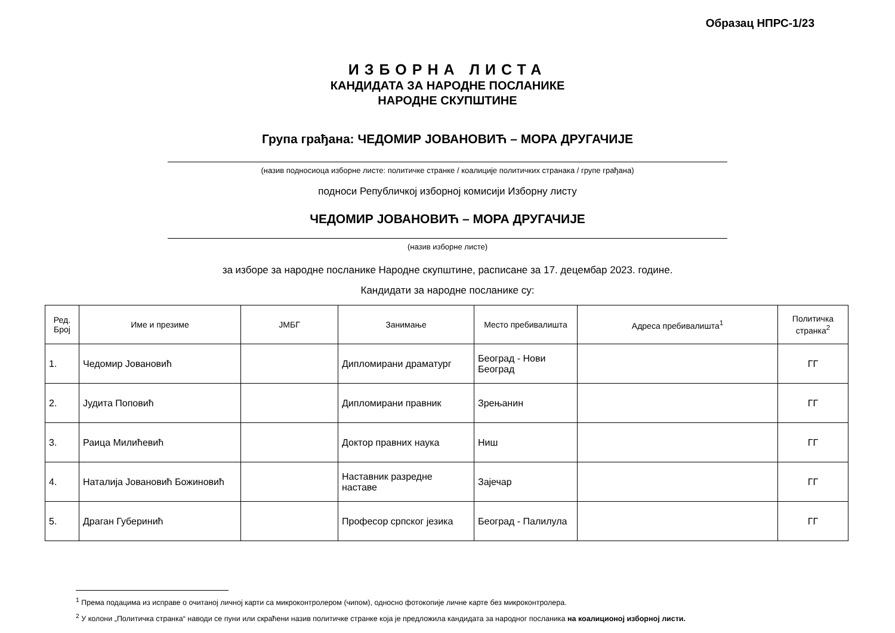Образац НПРС-1/23
ИЗБОРНА ЛИСТА
КАНДИДАТА ЗА НАРОДНЕ ПОСЛАНИКЕ
НАРОДНЕ СКУПШТИНЕ
Група грађана: ЧЕДОМИР ЈОВАНОВИЋ – МОРА ДРУГАЧИЈЕ
(назив подносиоца изборне листе: политичке странке / коалиције политичких странака / групе грађана)
подноси Републичкој изборној комисији Изборну листу
ЧЕДОМИР ЈОВАНОВИЋ – МОРА ДРУГАЧИЈЕ
(назив изборне листе)
за изборе за народне посланике Народне скупштине, расписане за 17. децембар 2023. године.
Кандидати за народне посланике су:
| Ред. Број | Име и презиме | ЈМБГ | Занимање | Место пребивалишта | Адреса пребивалишта<sup>1</sup> | Политичка странка<sup>2</sup> |
| --- | --- | --- | --- | --- | --- | --- |
| 1. | Чедомир Јовановић | | Дипломирани драматург | Београд - Нови Београд | | ГГ |
| 2. | Јудита Поповић | | Дипломирани правник | Зрењанин | | ГГ |
| 3. | Раица Милићевић | | Доктор правних наука | Ниш | | ГГ |
| 4. | Наталија Јовановић Божиновић | | Наставник разредне наставе | Зајечар | | ГГ |
| 5. | Драган Губеринић | | Професор српског језика | Београд - Палилула | | ГГ |
<sup>1</sup> Према подацима из исправе о очитаној личној карти са микроконтролером (чипом), односно фотокопије личне карте без микроконтролера.
<sup>2</sup> У колони „Политичка странка“ наводи се пуни или скраћени назив политичке странке која је предложила кандидата за народног посланика на коалиционој изборној листи.